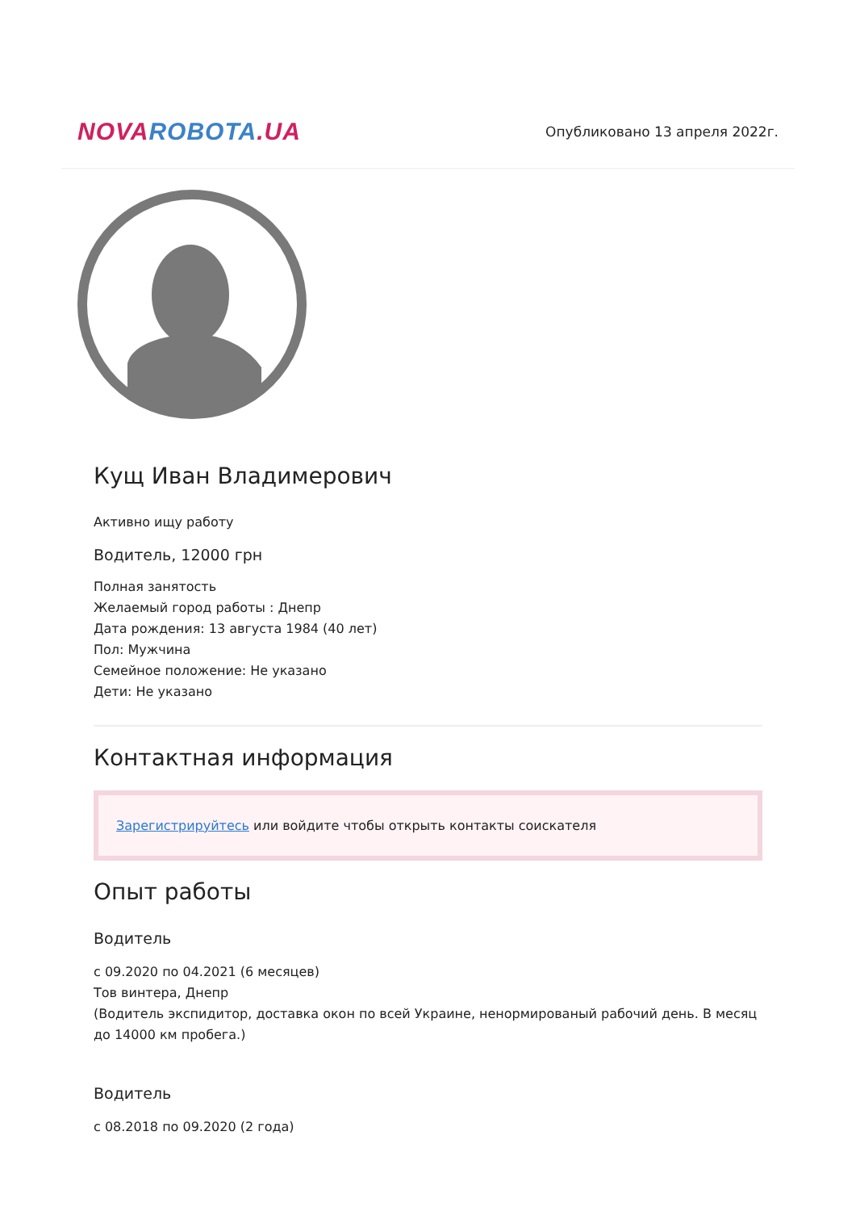NOVA ROBOTA.UA
Опубликовано 13 апреля 2022г.
Кущ Иван Владимерович
Активно ищу работу
Водитель, 12000 грн
Полная занятость
Желаемый город работы : Днепр
Дата рождения: 13 августа 1984 (40 лет)
Пол: Мужчина
Семейное положение: Не указано
Дети: Не указано
Контактная информация
Зарегистрируйтесь или войдите чтобы открыть контакты соискателя
Опыт работы
Водитель
с 09.2020 по 04.2021 (6 месяцев)
Тов винтера, Днепр
(Водитель экспидитор, доставка окон по всей Украине, ненормированый рабочий день. В месяц до 14000 км пробега.)
Водитель
с 08.2018 по 09.2020 (2 года)